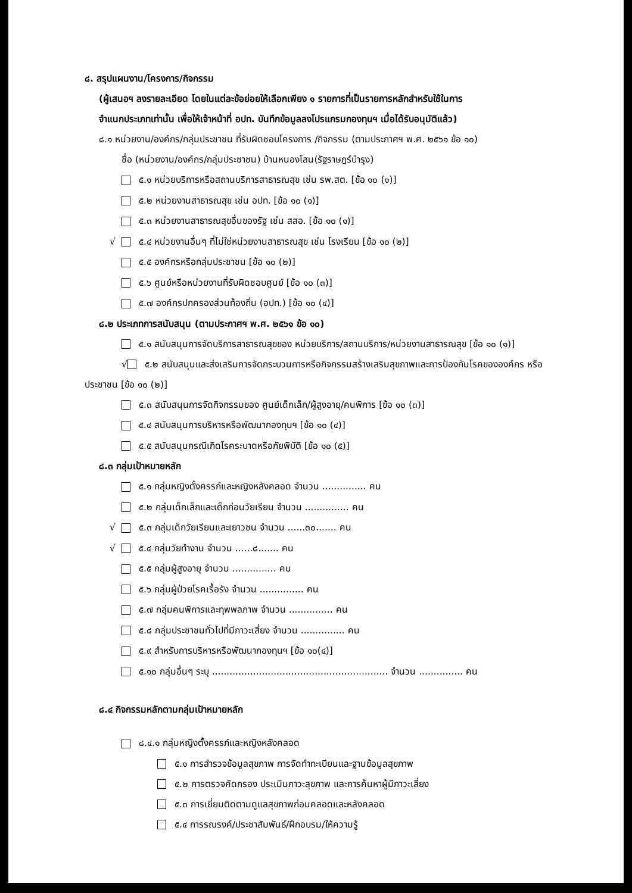๘. สรุปแผนงาน/โครงการ/กิจกรรม
(ผู้เสนอฯ ลงรายละเอียด โดยในแต่ละข้อย่อยให้เลือกเพียง ๑ รายการที่เป็นรายการหลักสำหรับใช้ในการ
จำแนกประเภทเท่านั้น เพื่อให้เจ้าหน้าที่ อปท. บันทึกข้อมูลลงโปรแกรมกองทุนฯ เมื่อได้รับอนุมัติแล้ว)
๘.๑ หน่วยงาน/องค์กร/กลุ่มประชาชน ที่รับผิดชอบโครงการ /กิจกรรม (ตามประกาศฯ พ.ศ. ๒๕๖๑ ข้อ ๑๐)
ชื่อ (หน่วยงาน/องค์กร/กลุ่มประชาชน) บ้านหนองโสน(รัฐราษฎร์บำรุง)
๕.๑ หน่วยบริการหรือสถานบริการสาธารณสุข เช่น รพ.สต. [ข้อ ๑๐ (๑)]
๕.๒ หน่วยงานสาธารณสุข เช่น อปท. [ข้อ ๑๐ (๑)]
๕.๓ หน่วยงานสาธารณสุขอื่นของรัฐ เช่น สสอ. [ข้อ ๑๐ (๑)]
√ ๕.๔ หน่วยงานอื่นๆ ที่ไม่ใช่หน่วยงานสาธารณสุข เช่น โรงเรียน [ข้อ ๑๐ (๒)]
๕.๕ องค์กรหรือกลุ่มประชาชน [ข้อ ๑๐ (๒)]
๕.๖ ศูนย์หรือหน่วยงานที่รับผิดชอบศูนย์ [ข้อ ๑๐ (๓)]
๕.๗ องค์กรปกครองส่วนท้องถิ่น (อปท.) [ข้อ ๑๐ (๔)]
๘.๒ ประเภทการสนับสนุน (ตามประกาศฯ พ.ศ. ๒๕๖๑ ข้อ ๑๐)
๕.๑ สนับสนุนการจัดบริการสาธารณสุขของ หน่วยบริการ/สถานบริการ/หน่วยงานสาธารณสุข [ข้อ ๑๐ (๑)]
√ ๕.๒ สนับสนุนและส่งเสริมการจัดกระบวนการหรือกิจกรรมสร้างเสริมสุขภาพและการป้องกันโรคขององค์กร หรือประชาชน [ข้อ ๑๐ (๒)]
๕.๓ สนับสนุนการจัดกิจกรรมของ ศูนย์เด็กเล็ก/ผู้สูงอายุ/คนพิการ [ข้อ ๑๐ (๓)]
๕.๔ สนับสนุนการบริหารหรือพัฒนากองทุนฯ [ข้อ ๑๐ (๔)]
๕.๕ สนับสนุนกรณีเกิดโรคระบาดหรือภัยพิบัติ [ข้อ ๑๐ (๕)]
๘.๓ กลุ่มเป้าหมายหลัก
๕.๑ กลุ่มหญิงตั้งครรภ์และหญิงหลังคลอด จำนวน ............... คน
๕.๒ กลุ่มเด็กเล็กและเด็กก่อนวัยเรียน จำนวน ............... คน
√ ๕.๓ กลุ่มเด็กวัยเรียนและเยาวชน จำนวน ......๓๐....... คน
√ ๕.๔ กลุ่มวัยทำงาน จำนวน ......๘....... คน
๕.๕ กลุ่มผู้สูงอายุ จำนวน ............... คน
๕.๖ กลุ่มผู้ป่วยโรคเรื้อรัง จำนวน ............... คน
๕.๗ กลุ่มคนพิการและทุพพลภาพ จำนวน ............... คน
๕.๘ กลุ่มประชาชนทั่วไปที่มีภาวะเสี่ยง จำนวน ............... คน
๕.๙ สำหรับการบริหารหรือพัฒนากองทุนฯ [ข้อ ๑๐(๔)]
๕.๑๐ กลุ่มอื่นๆ ระบุ ............................................................ จำนวน ............... คน
๘.๔ กิจกรรมหลักตามกลุ่มเป้าหมายหลัก
๘.๔.๑ กลุ่มหญิงตั้งครรภ์และหญิงหลังคลอด
๕.๑ การสำรวจข้อมูลสุขภาพ การจัดทำทะเบียนและฐานข้อมูลสุขภาพ
๕.๒ การตรวจคัดกรอง ประเมินภาวะสุขภาพ และการค้นหาผู้มีภาวะเสี่ยง
๕.๓ การเยี่ยมติดตามดูแลสุขภาพก่อนคลอดและหลังคลอด
๕.๔ การรณรงค์/ประชาสัมพันธ์/ฝึกอบรม/ให้ความรู้